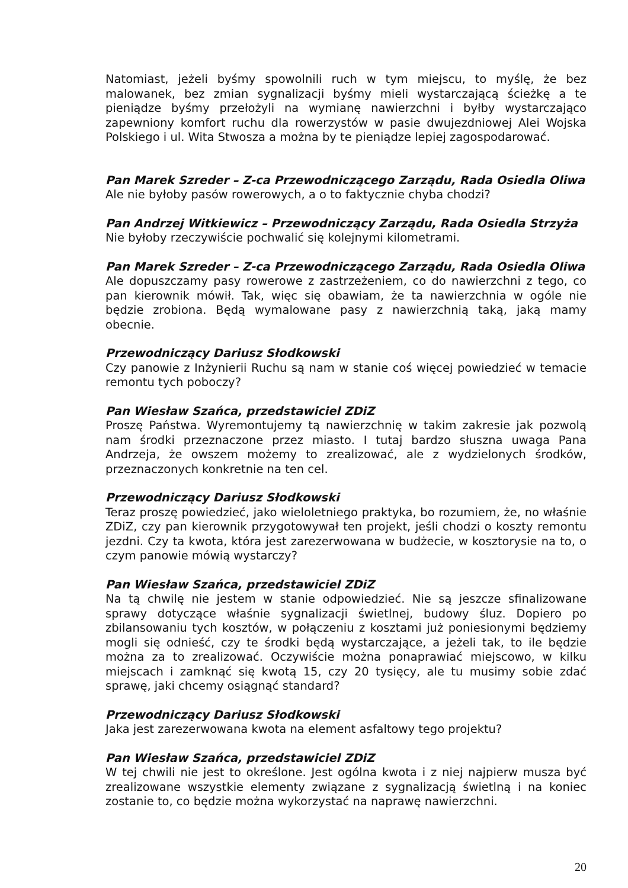Natomiast, jeżeli byśmy spowolnili ruch w tym miejscu, to myślę, że bez malowanek, bez zmian sygnalizacji byśmy mieli wystarczającą ścieżkę a te pieniądze byśmy przełożyli na wymianę nawierzchni i byłby wystarczająco zapewniony komfort ruchu dla rowerzystów w pasie dwujezdniowej Alei Wojska Polskiego i ul. Wita Stwosza a można by te pieniądze lepiej zagospodarować.
Pan Marek Szreder – Z-ca Przewodniczącego Zarządu, Rada Osiedla Oliwa
Ale nie byłoby pasów rowerowych, a o to faktycznie chyba chodzi?
Pan Andrzej Witkiewicz – Przewodniczący Zarządu, Rada Osiedla Strzyża
Nie byłoby rzeczywiście pochwalić się kolejnymi kilometrami.
Pan Marek Szreder – Z-ca Przewodniczącego Zarządu, Rada Osiedla Oliwa
Ale dopuszczamy pasy rowerowe z zastrzeżeniem, co do nawierzchni z tego, co pan kierownik mówił. Tak, więc się obawiam, że ta nawierzchnia w ogóle nie będzie zrobiona. Będą wymalowane pasy z nawierzchnią taką, jaką mamy obecnie.
Przewodniczący Dariusz Słodkowski
Czy panowie z Inżynierii Ruchu są nam w stanie coś więcej powiedzieć w temacie remontu tych poboczy?
Pan Wiesław Szańca, przedstawiciel ZDiZ
Proszę Państwa. Wyremontujemy tą nawierzchnię w takim zakresie jak pozwolą nam środki przeznaczone przez miasto. I tutaj bardzo słuszna uwaga Pana Andrzeja, że owszem możemy to zrealizować, ale z wydzielonych środków, przeznaczonych konkretnie na ten cel.
Przewodniczący Dariusz Słodkowski
Teraz proszę powiedzieć, jako wieloletniego praktyka, bo rozumiem, że, no właśnie ZDiZ, czy pan kierownik przygotowywał ten projekt, jeśli chodzi o koszty remontu jezdni. Czy ta kwota, która jest zarezerwowana w budżecie, w kosztorysie na to, o czym panowie mówią wystarczy?
Pan Wiesław Szańca, przedstawiciel ZDiZ
Na tą chwilę nie jestem w stanie odpowiedzieć. Nie są jeszcze sfinalizowane sprawy dotyczące właśnie sygnalizacji świetlnej, budowy śluz. Dopiero po zbilansowaniu tych kosztów, w połączeniu z kosztami już poniesionymi będziemy mogli się odnieść, czy te środki będą wystarczające, a jeżeli tak, to ile będzie można za to zrealizować. Oczywiście można ponaprawiać miejscowo, w kilku miejscach i zamknąć się kwotą 15, czy 20 tysięcy, ale tu musimy sobie zdać sprawę, jaki chcemy osiągnąć standard?
Przewodniczący Dariusz Słodkowski
Jaka jest zarezerwowana kwota na element asfaltowy tego projektu?
Pan Wiesław Szańca, przedstawiciel ZDiZ
W tej chwili nie jest to określone. Jest ogólna kwota i z niej najpierw musza być zrealizowane wszystkie elementy związane z sygnalizacją świetlną i na koniec zostanie to, co będzie można wykorzystać na naprawę nawierzchni.
20